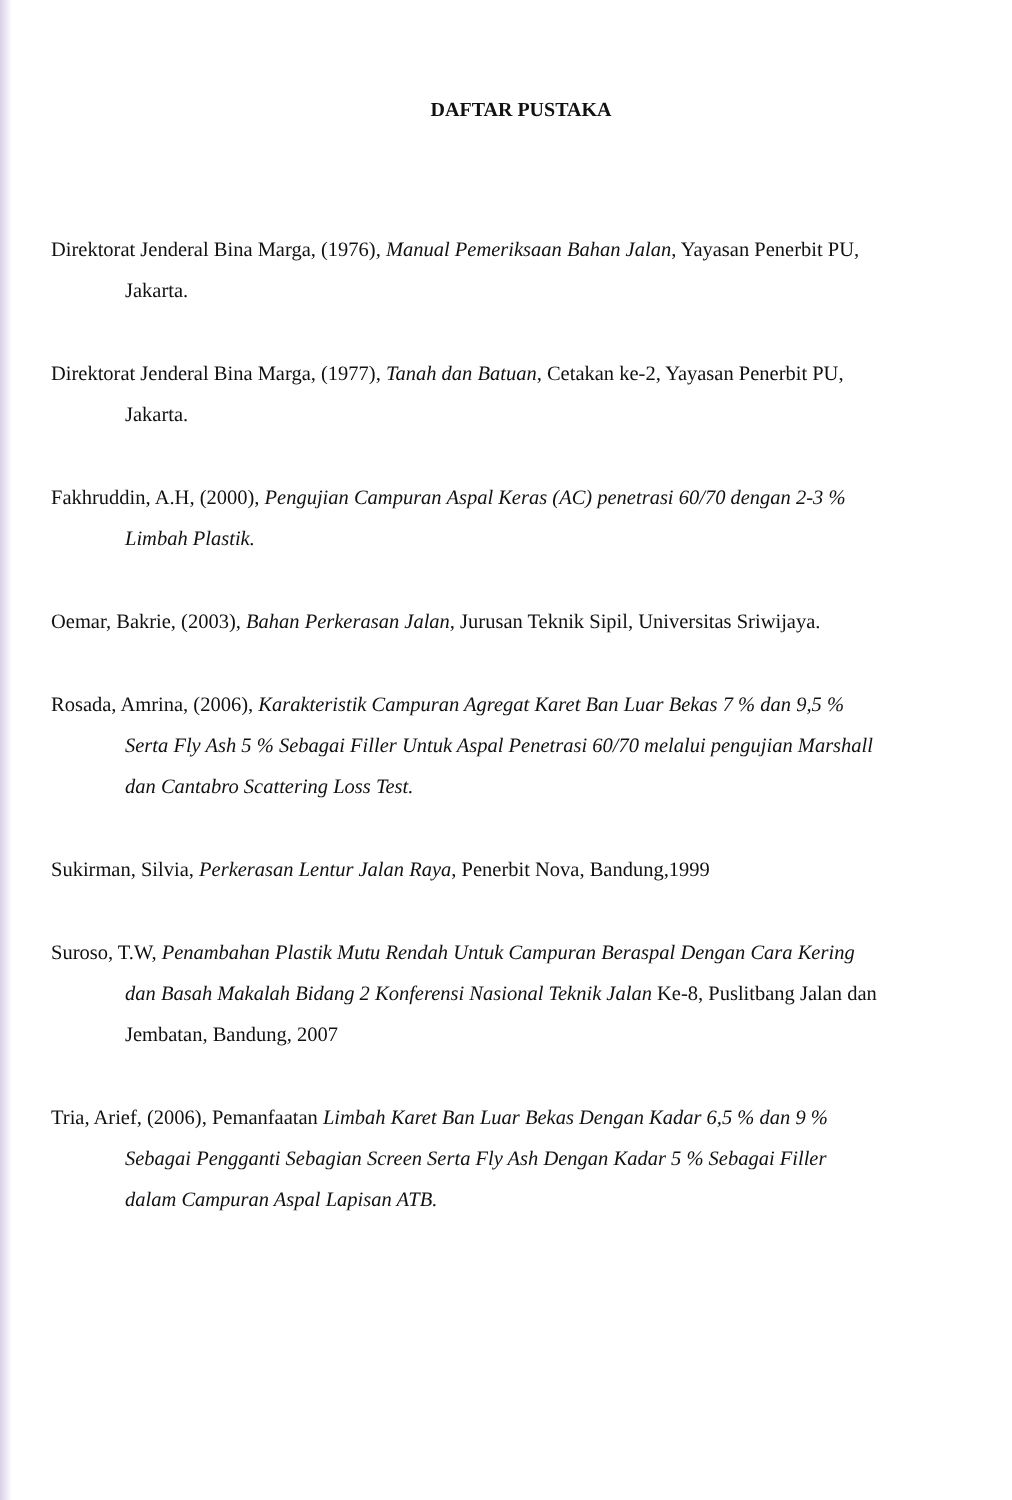DAFTAR PUSTAKA
Direktorat Jenderal Bina Marga, (1976), Manual Pemeriksaan Bahan Jalan, Yayasan Penerbit PU, Jakarta.
Direktorat Jenderal Bina Marga, (1977), Tanah dan Batuan, Cetakan ke-2, Yayasan Penerbit PU, Jakarta.
Fakhruddin, A.H, (2000), Pengujian Campuran Aspal Keras (AC) penetrasi 60/70 dengan 2-3 % Limbah Plastik.
Oemar, Bakrie, (2003), Bahan Perkerasan Jalan, Jurusan Teknik Sipil, Universitas Sriwijaya.
Rosada, Amrina, (2006), Karakteristik Campuran Agregat Karet Ban Luar Bekas 7 % dan 9,5 % Serta Fly Ash 5 % Sebagai Filler Untuk Aspal Penetrasi 60/70 melalui pengujian Marshall dan Cantabro Scattering Loss Test.
Sukirman, Silvia, Perkerasan Lentur Jalan Raya, Penerbit Nova, Bandung,1999
Suroso, T.W, Penambahan Plastik Mutu Rendah Untuk Campuran Beraspal Dengan Cara Kering dan Basah Makalah Bidang 2 Konferensi Nasional Teknik Jalan Ke-8, Puslitbang Jalan dan Jembatan, Bandung, 2007
Tria, Arief, (2006), Pemanfaatan Limbah Karet Ban Luar Bekas Dengan Kadar 6,5 % dan 9 % Sebagai Pengganti Sebagian Screen Serta Fly Ash Dengan Kadar 5 % Sebagai Filler dalam Campuran Aspal Lapisan ATB.